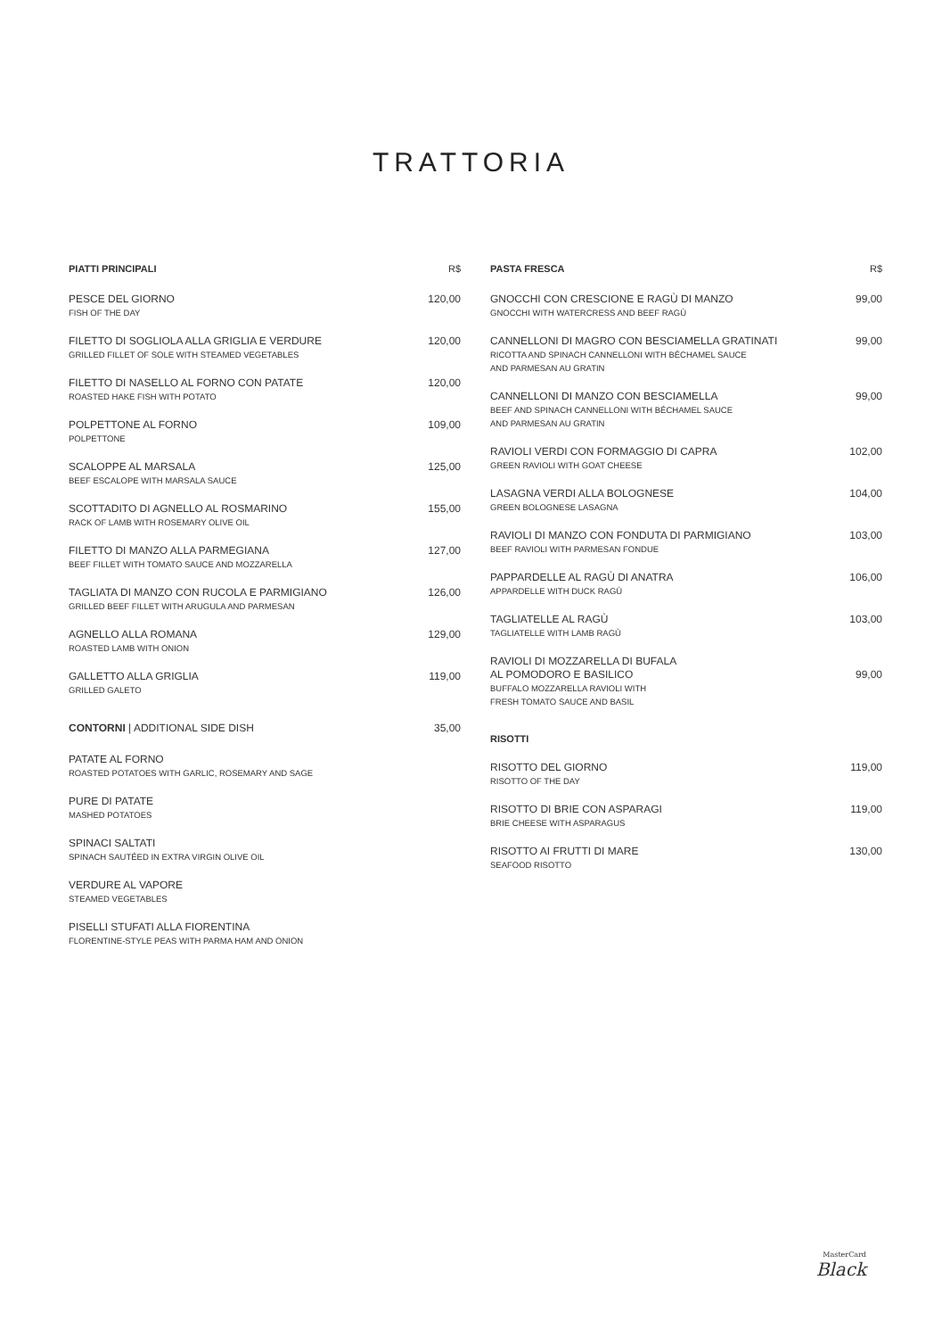TRATTORIA
PIATTI PRINCIPALI R$
PESCE DEL GIORNO 120,00
FISH OF THE DAY
FILETTO DI SOGLIOLA ALLA GRIGLIA E VERDURE 120,00
GRILLED FILLET OF SOLE WITH STEAMED VEGETABLES
FILETTO DI NASELLO AL FORNO CON PATATE 120,00
ROASTED HAKE FISH WITH POTATO
POLPETTONE AL FORNO 109,00
POLPETTONE
SCALOPPE AL MARSALA 125,00
BEEF ESCALOPE WITH MARSALA SAUCE
SCOTTADITO DI AGNELLO AL ROSMARINO 155,00
RACK OF LAMB WITH ROSEMARY OLIVE OIL
FILETTO DI MANZO ALLA PARMEGIANA 127,00
BEEF FILLET WITH TOMATO SAUCE AND MOZZARELLA
TAGLIATA DI MANZO CON RUCOLA E PARMIGIANO 126,00
GRILLED BEEF FILLET WITH ARUGULA AND PARMESAN
AGNELLO ALLA ROMANA 129,00
ROASTED LAMB WITH ONION
GALLETTO ALLA GRIGLIA 119,00
GRILLED GALETO
CONTORNI | ADDITIONAL SIDE DISH 35,00
PATATE AL FORNO
ROASTED POTATOES WITH GARLIC, ROSEMARY AND SAGE
PURE DI PATATE
MASHED POTATOES
SPINACI SALTATI
SPINACH SAUTÉED IN EXTRA VIRGIN OLIVE OIL
VERDURE AL VAPORE
STEAMED VEGETABLES
PISELLI STUFATI ALLA FIORENTINA
FLORENTINE-STYLE PEAS WITH PARMA HAM AND ONION
PASTA FRESCA R$
GNOCCHI CON CRESCIONE E RAGÙ DI MANZO 99,00
GNOCCHI WITH WATERCRESS AND BEEF RAGÙ
CANNELLONI DI MAGRO CON BESCIAMELLA GRATINATI 99,00
RICOTTA AND SPINACH CANNELLONI WITH BÉCHAMEL SAUCE
AND PARMESAN AU GRATIN
CANNELLONI DI MANZO CON BESCIAMELLA 99,00
BEEF AND SPINACH CANNELLONI WITH BÉCHAMEL SAUCE
AND PARMESAN AU GRATIN
RAVIOLI VERDI CON FORMAGGIO DI CAPRA 102,00
GREEN RAVIOLI WITH GOAT CHEESE
LASAGNA VERDI ALLA BOLOGNESE 104,00
GREEN BOLOGNESE LASAGNA
RAVIOLI DI MANZO CON FONDUTA DI PARMIGIANO 103,00
BEEF RAVIOLI WITH PARMESAN FONDUE
PAPPARDELLE AL RAGÙ DI ANATRA 106,00
APPARDELLE WITH DUCK RAGÙ
TAGLIATELLE AL RAGÙ 103,00
TAGLIATELLE WITH LAMB RAGÙ
RAVIOLI DI MOZZARELLA DI BUFALA
AL POMODORO E BASILICO 99,00
BUFFALO MOZZARELLA RAVIOLI WITH
FRESH TOMATO SAUCE AND BASIL
RISOTTI
RISOTTO DEL GIORNO 119,00
RISOTTO OF THE DAY
RISOTTO DI BRIE CON ASPARAGI 119,00
BRIE CHEESE WITH ASPARAGUS
RISOTTO AI FRUTTI DI MARE 130,00
SEAFOOD RISOTTO
MasterCard
Black